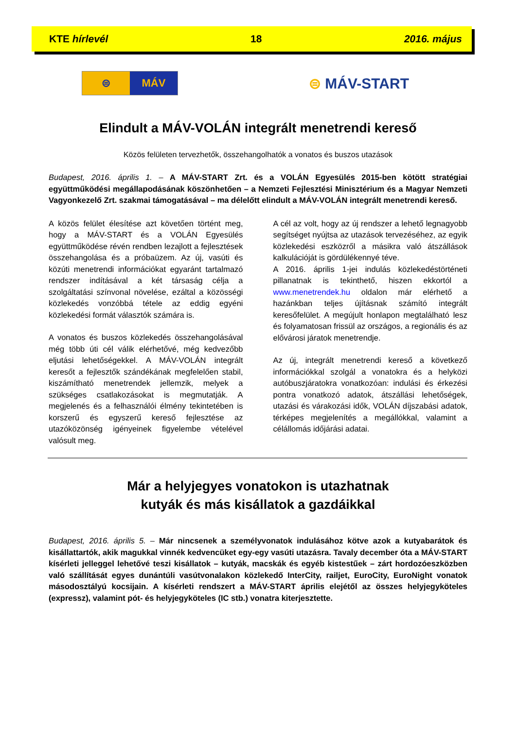KTE hírlevél 18 2016. május
⊜ MÁV
⊜ MÁV-START
Elindult a MÁV-VOLÁN integrált menetrendi kereső
Közös felületen tervezhetők, összehangolhatók a vonatos és buszos utazások
Budapest, 2016. április 1. – A MÁV-START Zrt. és a VOLÁN Egyesülés 2015-ben kötött stratégiai együttműködési megállapodásának köszönhetően – a Nemzeti Fejlesztési Minisztérium és a Magyar Nemzeti Vagyonkezelő Zrt. szakmai támogatásával – ma délelőtt elindult a MÁV-VOLÁN integrált menetrendi kereső.
A közös felület élesítése azt követően történt meg, hogy a MÁV-START és a VOLÁN Egyesülés együttműködése révén rendben lezajlott a fejlesztések összehangolása és a próbaüzem. Az új, vasúti és közúti menetrendi információkat egyaránt tartalmazó rendszer indításával a két társaság célja a szolgáltatási színvonal növelése, ezáltal a közösségi közlekedés vonzóbbá tétele az eddig egyéni közlekedési formát választók számára is.
A vonatos és buszos közlekedés összehangolásával még több úti cél válik elérhetővé, még kedvezőbb eljutási lehetőségekkel. A MÁV-VOLÁN integrált keresőt a fejlesztők szándékának megfelelően stabil, kiszámítható menetrendek jellemzik, melyek a szükséges csatlakozásokat is megmutatják. A megjelenés és a felhasználói élmény tekintetében is korszerű és egyszerű kereső fejlesztése az utazóközönség igényeinek figyelembe vételével valósult meg.
A cél az volt, hogy az új rendszer a lehető legnagyobb segítséget nyújtsa az utazások tervezéséhez, az egyik közlekedési eszközről a másikra való átszállások kalkulációját is gördülékennyé téve.
A 2016. április 1-jei indulás közlekedéstörténeti pillanatnak is tekinthető, hiszen ekkortól a www.menetrendek.hu oldalon már elérhető a hazánkban teljes újításnak számító integrált keresőfelület. A megújult honlapon megtalálható lesz és folyamatosan frissül az országos, a regionális és az elővárosi járatok menetrendje.
Az új, integrált menetrendi kereső a következő információkkal szolgál a vonatokra és a helyközi autóbuszjáratokra vonatkozóan: indulási és érkezési pontra vonatkozó adatok, átszállási lehetőségek, utazási és várakozási idők, VOLÁN díjszabási adatok, térképes megjelenítés a megállókkal, valamint a célállomás időjárási adatai.
Már a helyjegyes vonatokon is utazhatnak
kutyák és más kisállatok a gazdáikkal
Budapest, 2016. április 5. – Már nincsenek a személyvonatok indulásához kötve azok a kutyabarátok és kisállattartók, akik magukkal vinnék kedvencüket egy-egy vasúti utazásra. Tavaly december óta a MÁV-START kísérleti jelleggel lehetővé teszi kisállatok – kutyák, macskák és egyéb kistestűek – zárt hordozóeszközben való szállítását egyes dunántúli vasútvonalakon közlekedő InterCity, railjet, EuroCity, EuroNight vonatok másodosztályú kocsijain. A kísérleti rendszert a MÁV-START április elejétől az összes helyjegyköteles (expressz), valamint pót- és helyjegyköteles (IC stb.) vonatra kiterjesztette.